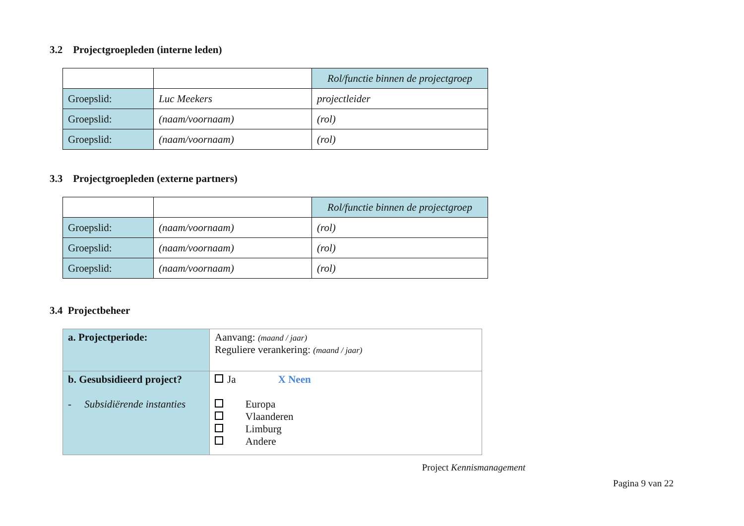3.2 Projectgroepleden (interne leden)
| | | Rol/functie binnen de projectgroep |
| Groepslid: | Luc Meekers | projectleider |
| Groepslid: | (naam/voornaam) | (rol) |
| Groepslid: | (naam/voornaam) | (rol) |
3.3 Projectgroepleden (externe partners)
| | | Rol/functie binnen de projectgroep |
| Groepslid: | (naam/voornaam) | (rol) |
| Groepslid: | (naam/voornaam) | (rol) |
| Groepslid: | (naam/voornaam) | (rol) |
3.4 Projectbeheer
| a. Projectperiode: | Aanvang: (maand / jaar) Reguliere verankering: (maand / jaar) |
| b. Gesubsidieerd project? - Subsidiërende instanties | Ja X Neen Europa Vlaanderen Limburg Andere |
Project Kennismanagement
Pagina 9 van 22